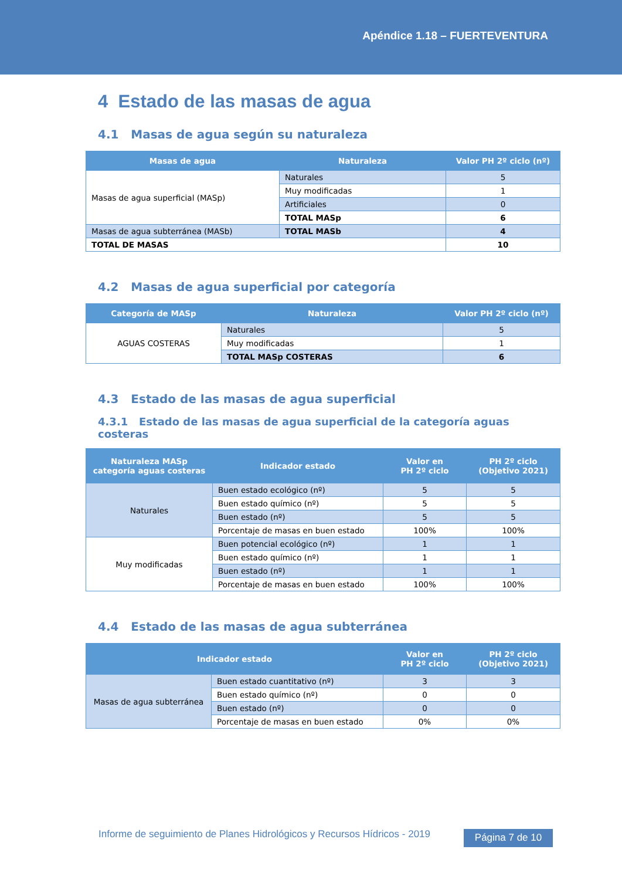Apéndice 1.18 – FUERTEVENTURA
4 Estado de las masas de agua
4.1 Masas de agua según su naturaleza
| Masas de agua | Naturaleza | Valor PH 2º ciclo (nº) |
| --- | --- | --- |
| Masas de agua superficial (MASp) | Naturales | 5 |
| | Muy modificadas | 1 |
| | Artificiales | 0 |
| | TOTAL MASp | 6 |
| Masas de agua subterránea (MASb) | TOTAL MASb | 4 |
| TOTAL DE MASAS | | 10 |
4.2 Masas de agua superficial por categoría
| Categoría de MASp | Naturaleza | Valor PH 2º ciclo (nº) |
| --- | --- | --- |
| AGUAS COSTERAS | Naturales | 5 |
| | Muy modificadas | 1 |
| | TOTAL MASp COSTERAS | 6 |
4.3 Estado de las masas de agua superficial
4.3.1 Estado de las masas de agua superficial de la categoría aguas costeras
| Naturaleza MASp categoría aguas costeras | Indicador estado | Valor en PH 2º ciclo | PH 2º ciclo (Objetivo 2021) |
| --- | --- | --- | --- |
| Naturales | Buen estado ecológico (nº) | 5 | 5 |
| | Buen estado químico (nº) | 5 | 5 |
| | Buen estado (nº) | 5 | 5 |
| | Porcentaje de masas en buen estado | 100% | 100% |
| Muy modificadas | Buen potencial ecológico (nº) | 1 | 1 |
| | Buen estado químico (nº) | 1 | 1 |
| | Buen estado (nº) | 1 | 1 |
| | Porcentaje de masas en buen estado | 100% | 100% |
4.4 Estado de las masas de agua subterránea
| Indicador estado | | Valor en PH 2º ciclo | PH 2º ciclo (Objetivo 2021) |
| --- | --- | --- | --- |
| Masas de agua subterránea | Buen estado cuantitativo (nº) | 3 | 3 |
| | Buen estado químico (nº) | 0 | 0 |
| | Buen estado (nº) | 0 | 0 |
| | Porcentaje de masas en buen estado | 0% | 0% |
Informe de seguimiento de Planes Hidrológicos y Recursos Hídricos - 2019
Página 7 de 10